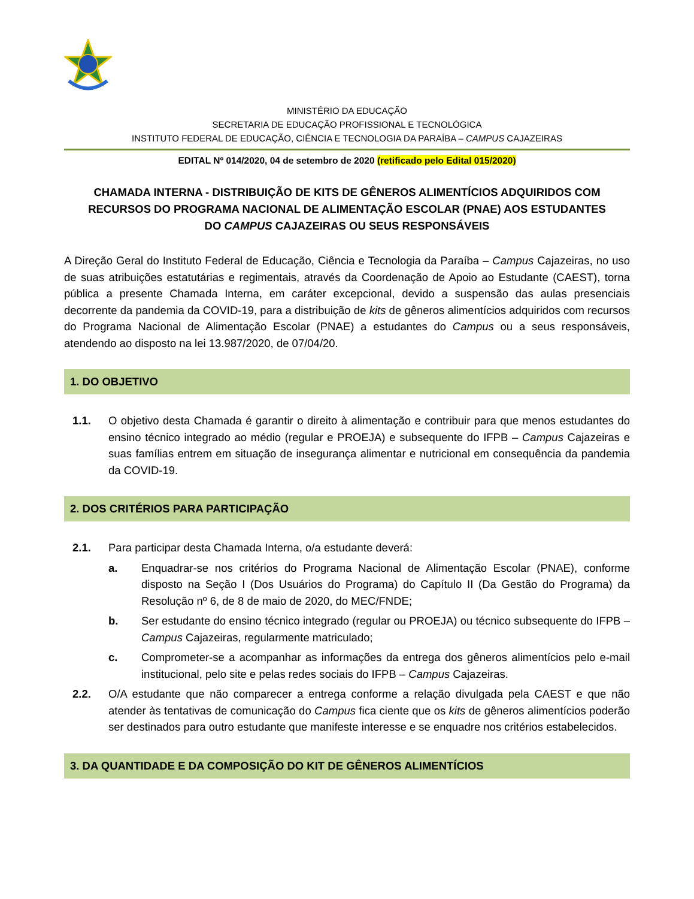MINISTÉRIO DA EDUCAÇÃO
SECRETARIA DE EDUCAÇÃO PROFISSIONAL E TECNOLÓGICA
INSTITUTO FEDERAL DE EDUCAÇÃO, CIÊNCIA E TECNOLOGIA DA PARAÍBA – CAMPUS CAJAZEIRAS
EDITAL Nº 014/2020, 04 de setembro de 2020 (retificado pelo Edital 015/2020)
CHAMADA INTERNA - DISTRIBUIÇÃO DE KITS DE GÊNEROS ALIMENTÍCIOS ADQUIRIDOS COM RECURSOS DO PROGRAMA NACIONAL DE ALIMENTAÇÃO ESCOLAR (PNAE) AOS ESTUDANTES DO CAMPUS CAJAZEIRAS OU SEUS RESPONSÁVEIS
A Direção Geral do Instituto Federal de Educação, Ciência e Tecnologia da Paraíba – Campus Cajazeiras, no uso de suas atribuições estatutárias e regimentais, através da Coordenação de Apoio ao Estudante (CAEST), torna pública a presente Chamada Interna, em caráter excepcional, devido a suspensão das aulas presenciais decorrente da pandemia da COVID-19, para a distribuição de kits de gêneros alimentícios adquiridos com recursos do Programa Nacional de Alimentação Escolar (PNAE) a estudantes do Campus ou a seus responsáveis, atendendo ao disposto na lei 13.987/2020, de 07/04/20.
1. DO OBJETIVO
1.1. O objetivo desta Chamada é garantir o direito à alimentação e contribuir para que menos estudantes do ensino técnico integrado ao médio (regular e PROEJA) e subsequente do IFPB – Campus Cajazeiras e suas famílias entrem em situação de insegurança alimentar e nutricional em consequência da pandemia da COVID-19.
2. DOS CRITÉRIOS PARA PARTICIPAÇÃO
2.1. Para participar desta Chamada Interna, o/a estudante deverá:
a. Enquadrar-se nos critérios do Programa Nacional de Alimentação Escolar (PNAE), conforme disposto na Seção I (Dos Usuários do Programa) do Capítulo II (Da Gestão do Programa) da Resolução nº 6, de 8 de maio de 2020, do MEC/FNDE;
b. Ser estudante do ensino técnico integrado (regular ou PROEJA) ou técnico subsequente do IFPB – Campus Cajazeiras, regularmente matriculado;
c. Comprometer-se a acompanhar as informações da entrega dos gêneros alimentícios pelo e-mail institucional, pelo site e pelas redes sociais do IFPB – Campus Cajazeiras.
2.2. O/A estudante que não comparecer a entrega conforme a relação divulgada pela CAEST e que não atender às tentativas de comunicação do Campus fica ciente que os kits de gêneros alimentícios poderão ser destinados para outro estudante que manifeste interesse e se enquadre nos critérios estabelecidos.
3. DA QUANTIDADE E DA COMPOSIÇÃO DO KIT DE GÊNEROS ALIMENTÍCIOS